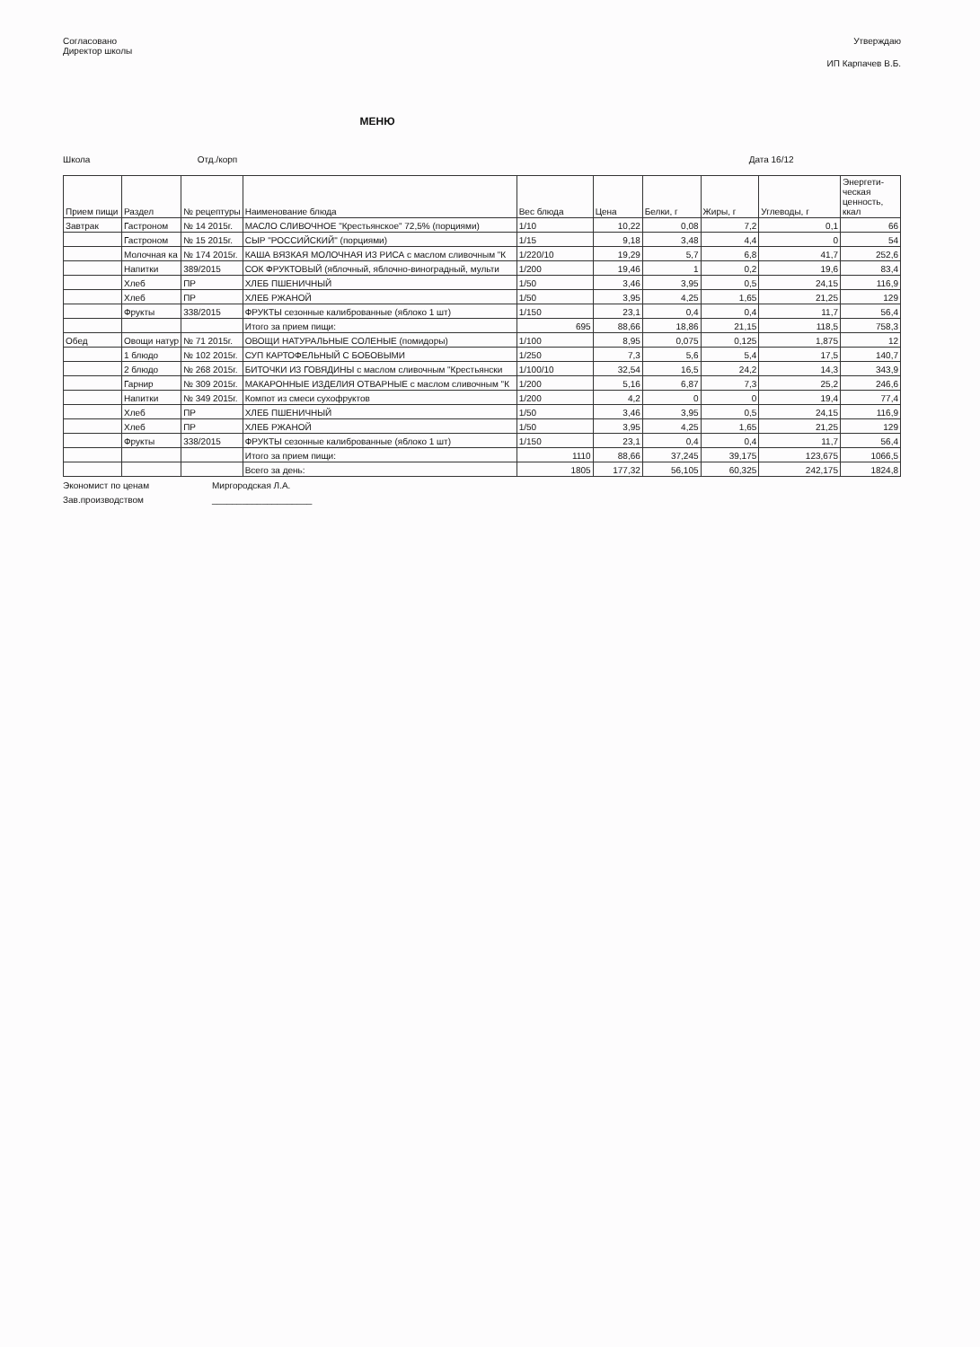Согласовано
Директор школы
Утверждаю
ИП Карпачев В.Б.
МЕНЮ
Школа Отд./корп Дата 16/12
| Прием пищи | Раздел | № рецептуры | Наименование блюда | Вес блюда | Цена | Белки, г | Жиры, г | Углеводы, г | Энергети-ческая ценность, ккал |
| --- | --- | --- | --- | --- | --- | --- | --- | --- | --- |
| Завтрак | Гастроном | № 14 2015г. | МАСЛО СЛИВОЧНОЕ "Крестьянское" 72,5% (порциями) | 1/10 | 10,22 | 0,08 | 7,2 | 0,1 | 66 |
| | Гастроном | № 15 2015г. | СЫР "РОССИЙСКИЙ" (порциями) | 1/15 | 9,18 | 3,48 | 4,4 | 0 | 54 |
| | Молочная ка | № 174 2015г. | КАША ВЯЗКАЯ МОЛОЧНАЯ ИЗ РИСА с маслом сливочным "К | 1/220/10 | 19,29 | 5,7 | 6,8 | 41,7 | 252,6 |
| | Напитки | 389/2015 | СОК ФРУКТОВЫЙ (яблочный, яблочно-виноградный, мульти | 1/200 | 19,46 | 1 | 0,2 | 19,6 | 83,4 |
| | Хлеб | ПР | ХЛЕБ ПШЕНИЧНЫЙ | 1/50 | 3,46 | 3,95 | 0,5 | 24,15 | 116,9 |
| | Хлеб | ПР | ХЛЕБ РЖАНОЙ | 1/50 | 3,95 | 4,25 | 1,65 | 21,25 | 129 |
| | Фрукты | 338/2015 | ФРУКТЫ сезонные калиброванные (яблоко 1 шт) | 1/150 | 23,1 | 0,4 | 0,4 | 11,7 | 56,4 |
| | | | Итого за прием пищи: | 695 | 88,66 | 18,86 | 21,15 | 118,5 | 758,3 |
| Обед | Овощи натур | № 71 2015г. | ОВОЩИ НАТУРАЛЬНЫЕ СОЛЕНЫЕ (помидоры) | 1/100 | 8,95 | 0,075 | 0,125 | 1,875 | 12 |
| | 1 блюдо | № 102 2015г. | СУП КАРТОФЕЛЬНЫЙ С БОБОВЫМИ | 1/250 | 7,3 | 5,6 | 5,4 | 17,5 | 140,7 |
| | 2 блюдо | № 268 2015г. | БИТОЧКИ ИЗ ГОВЯДИНЫ с маслом сливочным "Крестьянски | 1/100/10 | 32,54 | 16,5 | 24,2 | 14,3 | 343,9 |
| | Гарнир | № 309 2015г. | МАКАРОННЫЕ ИЗДЕЛИЯ ОТВАРНЫЕ с маслом сливочным "К | 1/200 | 5,16 | 6,87 | 7,3 | 25,2 | 246,6 |
| | Напитки | № 349 2015г. | Компот из смеси сухофруктов | 1/200 | 4,2 | 0 | 0 | 19,4 | 77,4 |
| | Хлеб | ПР | ХЛЕБ ПШЕНИЧНЫЙ | 1/50 | 3,46 | 3,95 | 0,5 | 24,15 | 116,9 |
| | Хлеб | ПР | ХЛЕБ РЖАНОЙ | 1/50 | 3,95 | 4,25 | 1,65 | 21,25 | 129 |
| | Фрукты | 338/2015 | ФРУКТЫ сезонные калиброванные (яблоко 1 шт) | 1/150 | 23,1 | 0,4 | 0,4 | 11,7 | 56,4 |
| | | | Итого за прием пищи: | 1110 | 88,66 | 37,245 | 39,175 | 123,675 | 1066,5 |
| | | | Всего за день: | 1805 | 177,32 | 56,105 | 60,325 | 242,175 | 1824,8 |
Экономист по ценам
Зав.производством
Миргородская Л.А.
____________________